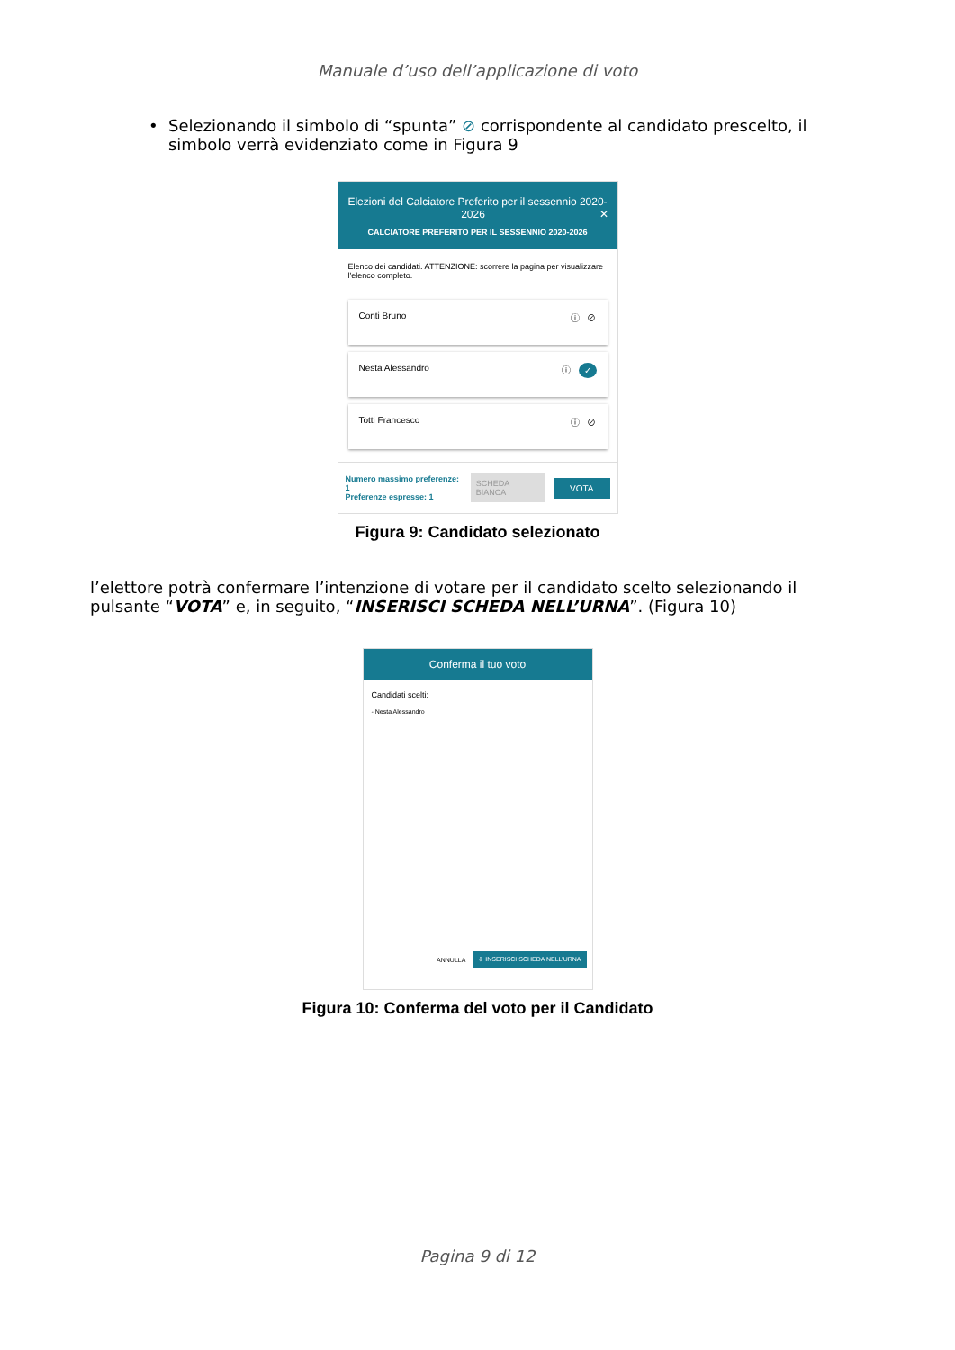Manuale d’uso dell’applicazione di voto
• Selezionando il simbolo di “spunta” ⊘ corrispondente al candidato prescelto, il simbolo verrà evidenziato come in Figura 9
Elezioni del Calciatore Preferito per il sessennio 2020-2026 ✕
CALCIATORE PREFERITO PER IL SESSENNIO 2020-2026
Elenco dei candidati. ATTENZIONE: scorrere la pagina per visualizzare l'elenco completo.
Conti Bruno ⓘ ⊘
Nesta Alessandro ⓘ ✓
Totti Francesco ⓘ ⊘
Numero massimo preferenze: 1
Preferenze espresse: 1
SCHEDA BIANCA VOTA
Figura 9: Candidato selezionato
l’elettore potrà confermare l’intenzione di votare per il candidato scelto selezionando il pulsante “VOTA” e, in seguito, “INSERISCI SCHEDA NELL’URNA”. (Figura 10)
Conferma il tuo voto
Candidati scelti:
- Nesta Alessandro
ANNULLA ⇩ INSERISCI SCHEDA NELL’URNA
Figura 10: Conferma del voto per il Candidato
Pagina 9 di 12